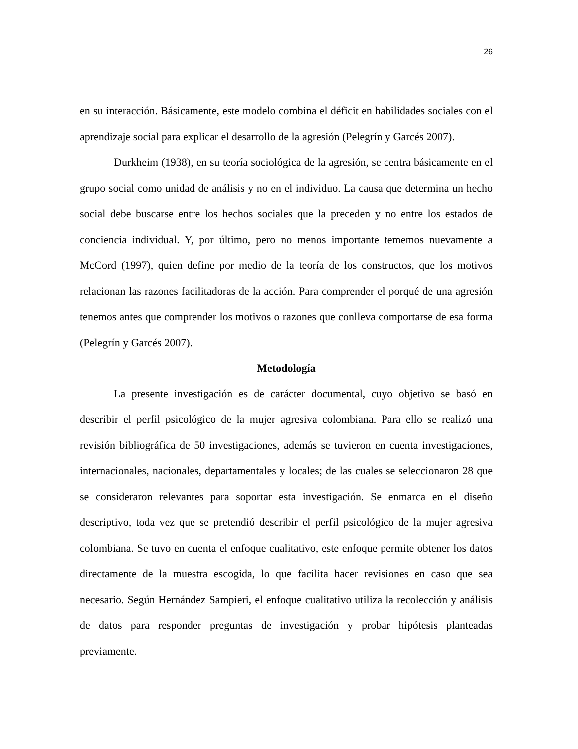26
en su interacción. Básicamente, este modelo combina el déficit en habilidades sociales con el aprendizaje social para explicar el desarrollo de la agresión (Pelegrín y Garcés 2007).
Durkheim (1938), en su teoría sociológica de la agresión, se centra básicamente en el grupo social como unidad de análisis y no en el individuo. La causa que determina un hecho social debe buscarse entre los hechos sociales que la preceden y no entre los estados de conciencia individual. Y, por último, pero no menos importante tememos nuevamente a McCord (1997), quien define por medio de la teoría de los constructos, que los motivos relacionan las razones facilitadoras de la acción. Para comprender el porqué de una agresión tenemos antes que comprender los motivos o razones que conlleva comportarse de esa forma (Pelegrín y Garcés 2007).
Metodología
La presente investigación es de carácter documental, cuyo objetivo se basó en describir el perfil psicológico de la mujer agresiva colombiana. Para ello se realizó una revisión bibliográfica de 50 investigaciones, además se tuvieron en cuenta investigaciones, internacionales, nacionales, departamentales y locales; de las cuales se seleccionaron 28 que se consideraron relevantes para soportar esta investigación. Se enmarca en el diseño descriptivo, toda vez que se pretendió describir el perfil psicológico de la mujer agresiva colombiana. Se tuvo en cuenta el enfoque cualitativo, este enfoque permite obtener los datos directamente de la muestra escogida, lo que facilita hacer revisiones en caso que sea necesario. Según Hernández Sampieri, el enfoque cualitativo utiliza la recolección y análisis de datos para responder preguntas de investigación y probar hipótesis planteadas previamente.